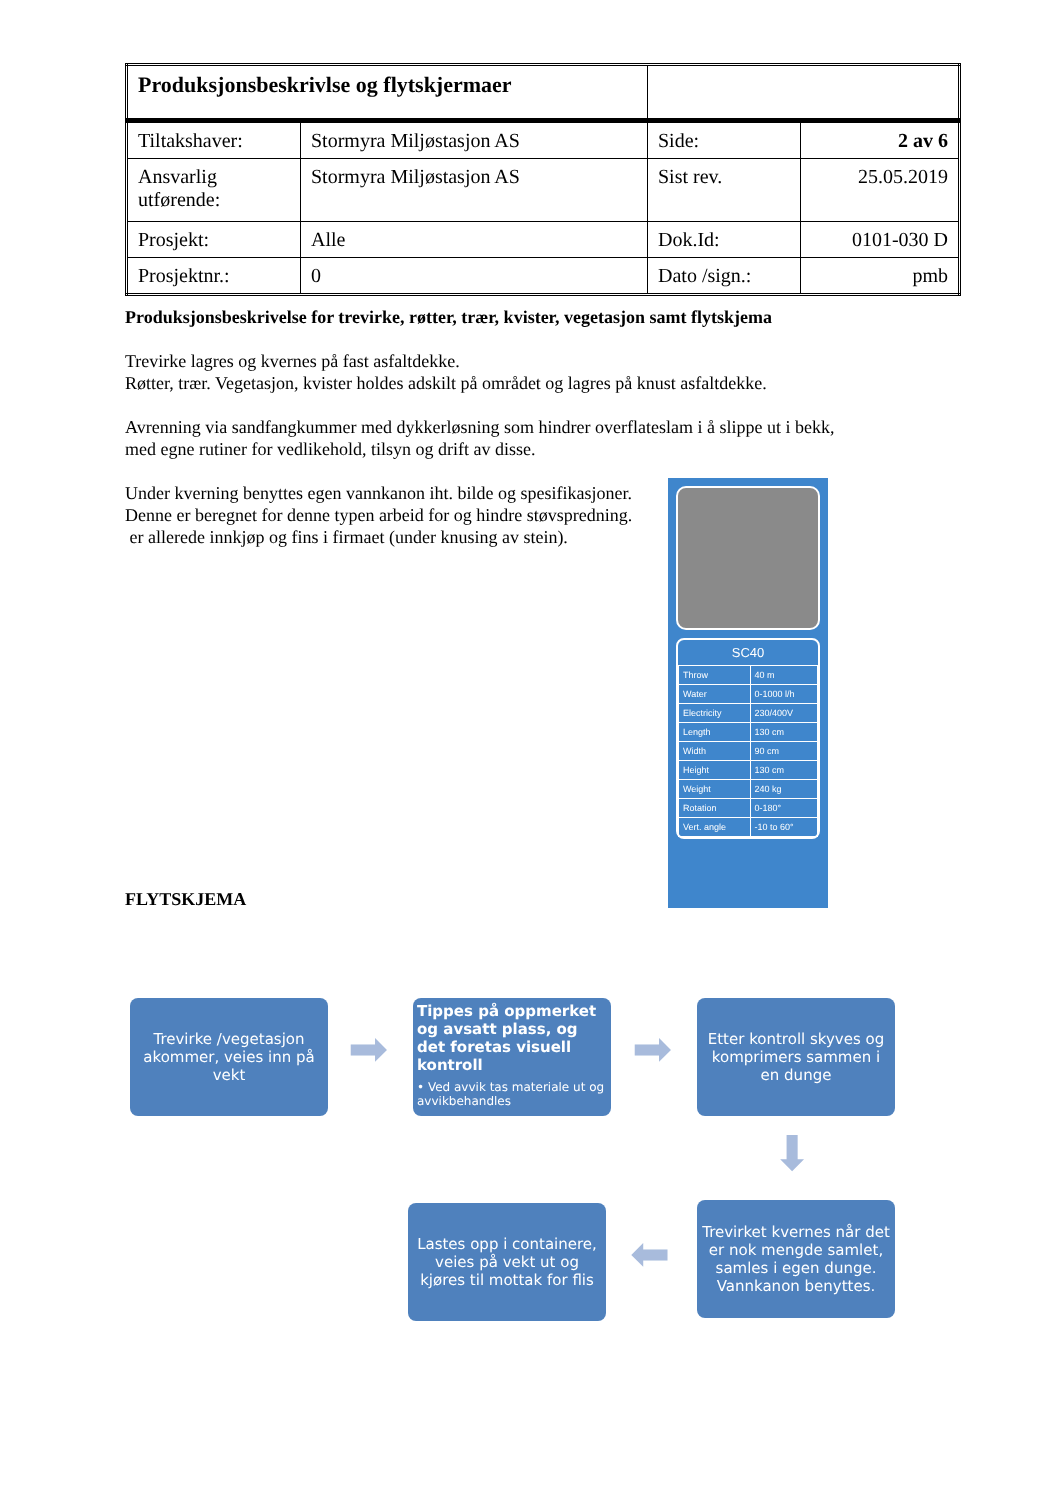| Produksjonsbeskrivlse og flytskjermaer | | | |
| Tiltakshaver: | Stormyra Miljøstasjon AS | Side: | 2 av 6 |
| Ansvarlig utførende: | Stormyra Miljøstasjon AS | Sist rev. | 25.05.2019 |
| Prosjekt: | Alle | Dok.Id: | 0101-030 D |
| Prosjektnr.: | 0 | Dato /sign.: | pmb |
Produksjonsbeskrivelse for trevirke, røtter, trær, kvister, vegetasjon samt flytskjema
Trevirke lagres og kvernes på fast asfaltdekke.
Røtter, trær. Vegetasjon, kvister holdes adskilt på området og lagres på knust asfaltdekke.
Avrenning via sandfangkummer med dykkerløsning som hindrer overflateslam i å slippe ut i bekk,
med egne rutiner for vedlikehold, tilsyn og drift av disse.
Under kverning benyttes egen vannkanon iht. bilde og spesifikasjoner.
Denne er beregnet for denne typen arbeid for og hindre støvspredning.
er allerede innkjøp og fins i firmaet (under knusing av stein).
SC40
| Throw | 40 m |
| Water | 0-1000 l/h |
| Electricity | 230/400V |
| Length | 130 cm |
| Width | 90 cm |
| Height | 130 cm |
| Weight | 240 kg |
| Rotation | 0-180° |
| Vert. angle | -10 to 60° |
FLYTSKJEMA
Trevirke /vegetasjon akommer, veies inn på vekt
➡
Tippes på oppmerket og avsatt plass, og det foretas visuell kontroll
• Ved avvik tas materiale ut og avvikbehandles
➡
Etter kontroll skyves og komprimers sammen i en dunge
⬇
Trevirket kvernes når det er nok mengde samlet, samles i egen dunge. Vannkanon benyttes.
⬅
Lastes opp i containere, veies på vekt ut og kjøres til mottak for flis